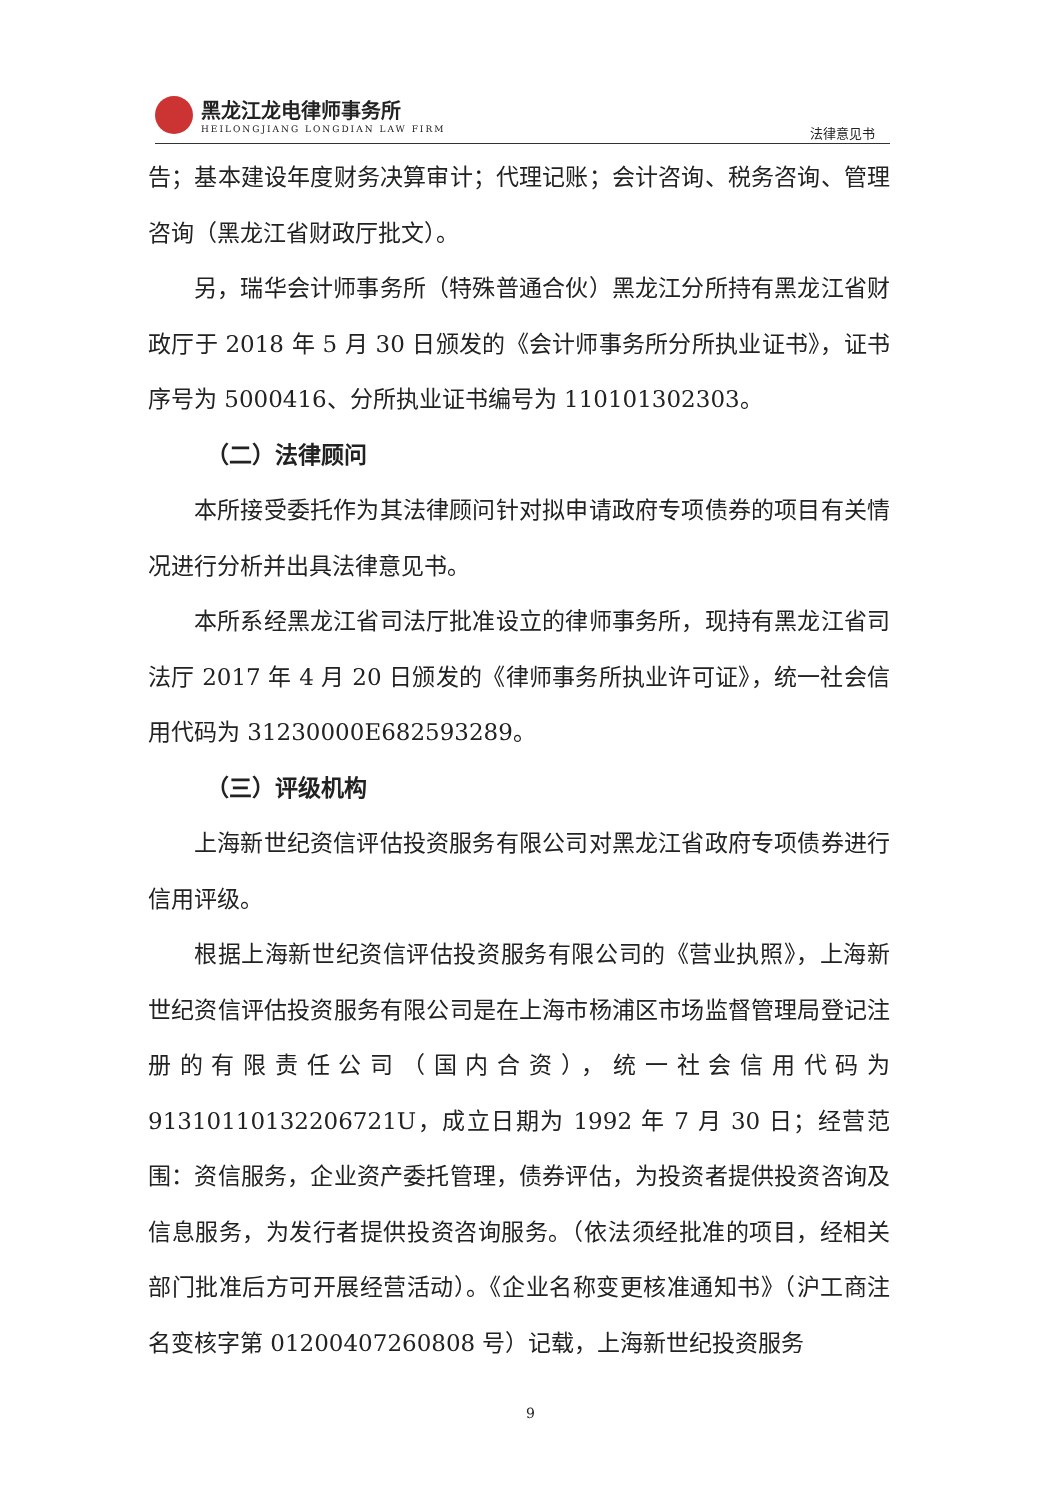黑龙江龙电律师事务所
HEILONGJIANG LONGDIAN LAW FIRM
法律意见书
告；基本建设年度财务决算审计；代理记账；会计咨询、税务咨询、管理咨询（黑龙江省财政厅批文）。
另，瑞华会计师事务所（特殊普通合伙）黑龙江分所持有黑龙江省财政厅于 2018 年 5 月 30 日颁发的《会计师事务所分所执业证书》，证书序号为 5000416、分所执业证书编号为 110101302303。
（二）法律顾问
本所接受委托作为其法律顾问针对拟申请政府专项债券的项目有关情况进行分析并出具法律意见书。
本所系经黑龙江省司法厅批准设立的律师事务所，现持有黑龙江省司法厅 2017 年 4 月 20 日颁发的《律师事务所执业许可证》，统一社会信用代码为 31230000E682593289。
（三）评级机构
上海新世纪资信评估投资服务有限公司对黑龙江省政府专项债券进行信用评级。
根据上海新世纪资信评估投资服务有限公司的《营业执照》，上海新世纪资信评估投资服务有限公司是在上海市杨浦区市场监督管理局登记注册的有限责任公司（国内合资），统一社会信用代码为 91310110132206721U，成立日期为 1992 年 7 月 30 日；经营范围：资信服务，企业资产委托管理，债券评估，为投资者提供投资咨询及信息服务，为发行者提供投资咨询服务。（依法须经批准的项目，经相关部门批准后方可开展经营活动）。《企业名称变更核准通知书》（沪工商注名变核字第 01200407260808 号）记载，上海新世纪投资服务
9